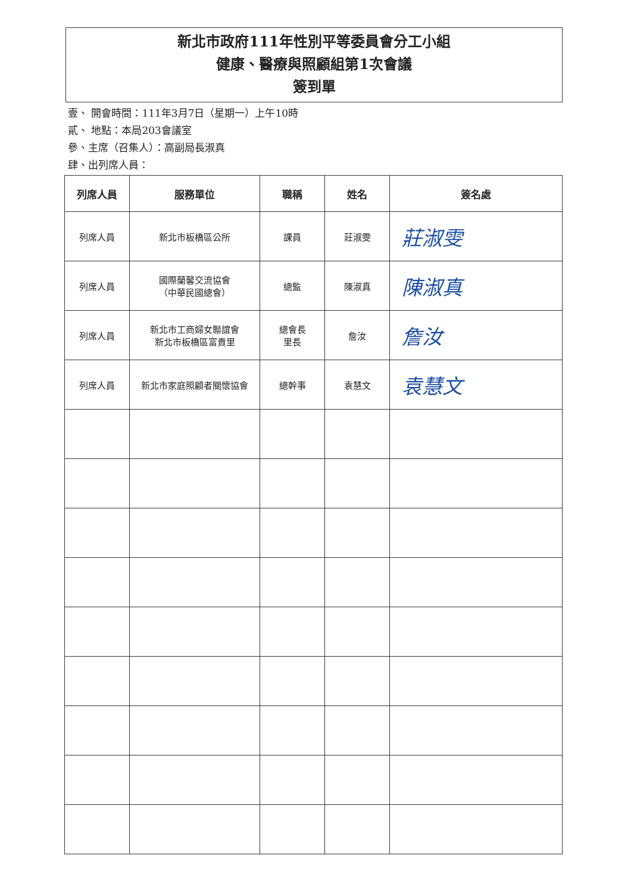新北市政府111年性別平等委員會分工小組
健康、醫療與照顧組第1次會議
簽到單
壹、 開會時間：111年3月7日（星期一）上午10時
貳、 地點：本局203會議室
參、主席（召集人）：高副局長淑真
肆、出列席人員：
| 列席人員 | 服務單位 | 職稱 | 姓名 | 簽名處 |
| --- | --- | --- | --- | --- |
| 列席人員 | 新北市板橋區公所 | 課員 | 莊淑雯 | 莊淑雯 |
| 列席人員 | 國際蘭馨交流協會 （中華民國總會） | 總監 | 陳淑真 | 陳淑真 |
| 列席人員 | 新北市工商婦女聯誼會 新北市板橋區富貴里 | 總會長 里長 | 詹汝 | 詹汝 |
| 列席人員 | 新北市家庭照顧者關懷協會 | 總幹事 | 袁慧文 | 袁慧文 |